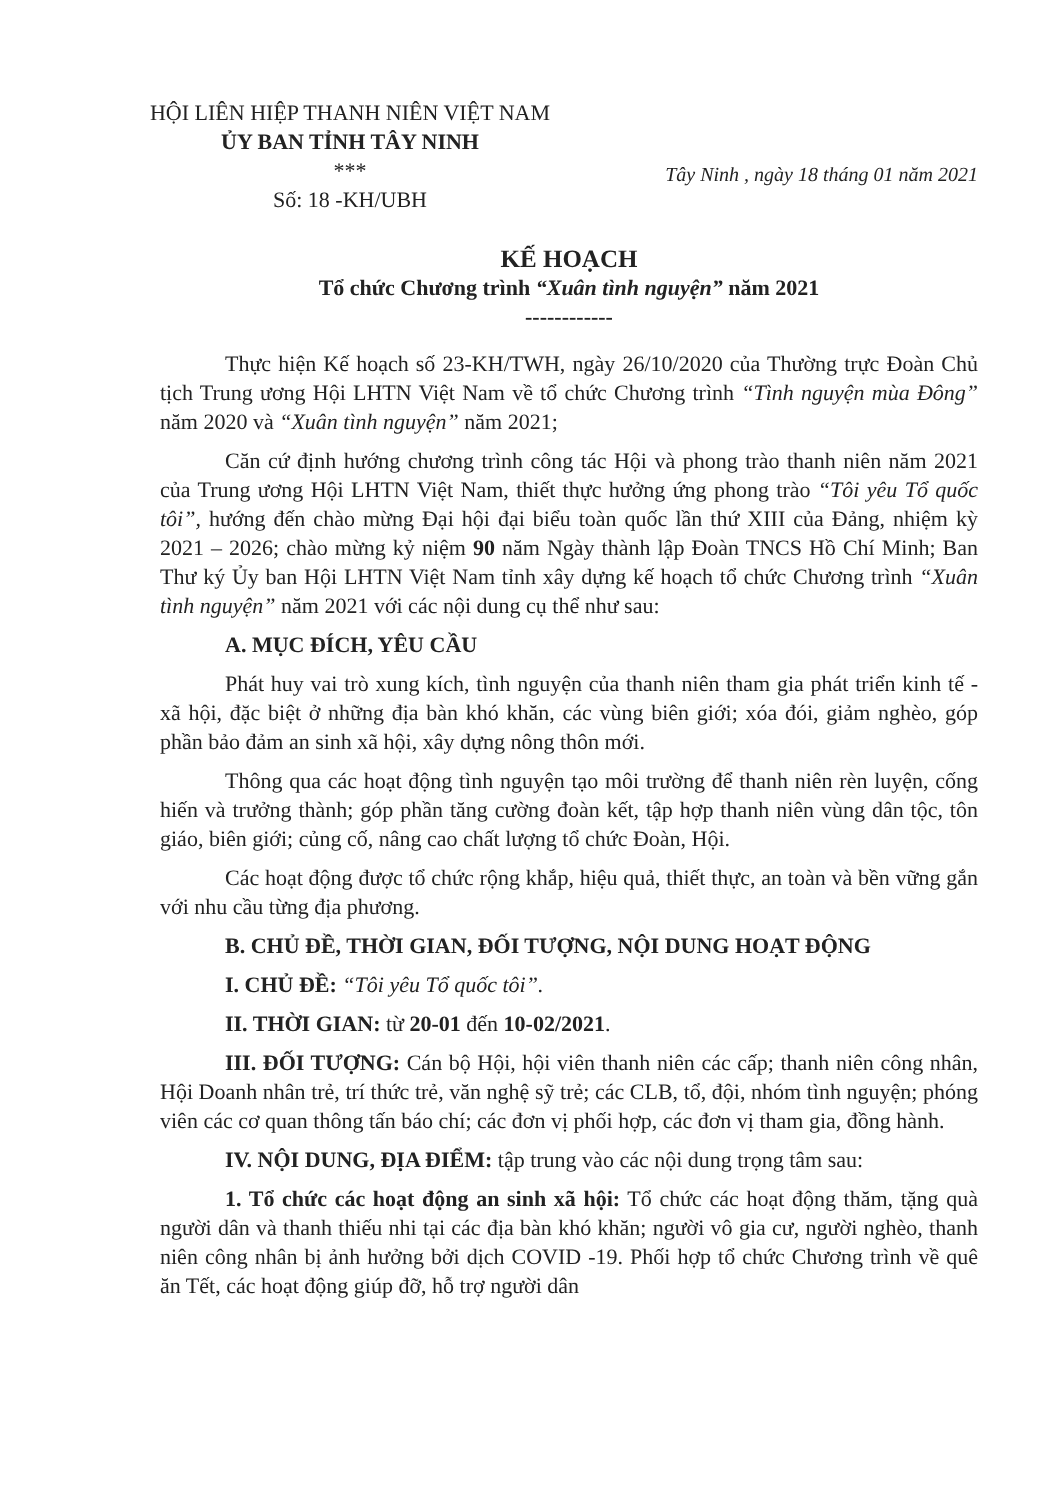HỘI LIÊN HIỆP THANH NIÊN VIỆT NAM
ỦY BAN TỈNH TÂY NINH
***
Số: 18 -KH/UBH
Tây Ninh , ngày 18 tháng 01 năm 2021
KẾ HOẠCH
Tổ chức Chương trình “Xuân tình nguyện” năm 2021
------------
Thực hiện Kế hoạch số 23-KH/TWH, ngày 26/10/2020 của Thường trực Đoàn Chủ tịch Trung ương Hội LHTN Việt Nam về tổ chức Chương trình “Tình nguyện mùa Đông” năm 2020 và “Xuân tình nguyện” năm 2021;
Căn cứ định hướng chương trình công tác Hội và phong trào thanh niên năm 2021 của Trung ương Hội LHTN Việt Nam, thiết thực hưởng ứng phong trào “Tôi yêu Tổ quốc tôi”, hướng đến chào mừng Đại hội đại biểu toàn quốc lần thứ XIII của Đảng, nhiệm kỳ 2021 – 2026; chào mừng kỷ niệm 90 năm Ngày thành lập Đoàn TNCS Hồ Chí Minh; Ban Thư ký Ủy ban Hội LHTN Việt Nam tỉnh xây dựng kế hoạch tổ chức Chương trình “Xuân tình nguyện” năm 2021 với các nội dung cụ thể như sau:
A. MỤC ĐÍCH, YÊU CẦU
Phát huy vai trò xung kích, tình nguyện của thanh niên tham gia phát triển kinh tế - xã hội, đặc biệt ở những địa bàn khó khăn, các vùng biên giới; xóa đói, giảm nghèo, góp phần bảo đảm an sinh xã hội, xây dựng nông thôn mới.
Thông qua các hoạt động tình nguyện tạo môi trường để thanh niên rèn luyện, cống hiến và trưởng thành; góp phần tăng cường đoàn kết, tập hợp thanh niên vùng dân tộc, tôn giáo, biên giới; củng cố, nâng cao chất lượng tổ chức Đoàn, Hội.
Các hoạt động được tổ chức rộng khắp, hiệu quả, thiết thực, an toàn và bền vững gắn với nhu cầu từng địa phương.
B. CHỦ ĐỀ, THỜI GIAN, ĐỐI TƯỢNG, NỘI DUNG HOẠT ĐỘNG
I. CHỦ ĐỀ: “Tôi yêu Tổ quốc tôi”.
II. THỜI GIAN: từ 20-01 đến 10-02/2021.
III. ĐỐI TƯỢNG: Cán bộ Hội, hội viên thanh niên các cấp; thanh niên công nhân, Hội Doanh nhân trẻ, trí thức trẻ, văn nghệ sỹ trẻ; các CLB, tổ, đội, nhóm tình nguyện; phóng viên các cơ quan thông tấn báo chí; các đơn vị phối hợp, các đơn vị tham gia, đồng hành.
IV. NỘI DUNG, ĐỊA ĐIỂM: tập trung vào các nội dung trọng tâm sau:
1. Tổ chức các hoạt động an sinh xã hội: Tổ chức các hoạt động thăm, tặng quà người dân và thanh thiếu nhi tại các địa bàn khó khăn; người vô gia cư, người nghèo, thanh niên công nhân bị ảnh hưởng bởi dịch COVID -19. Phối hợp tổ chức Chương trình về quê ăn Tết, các hoạt động giúp đỡ, hỗ trợ người dân